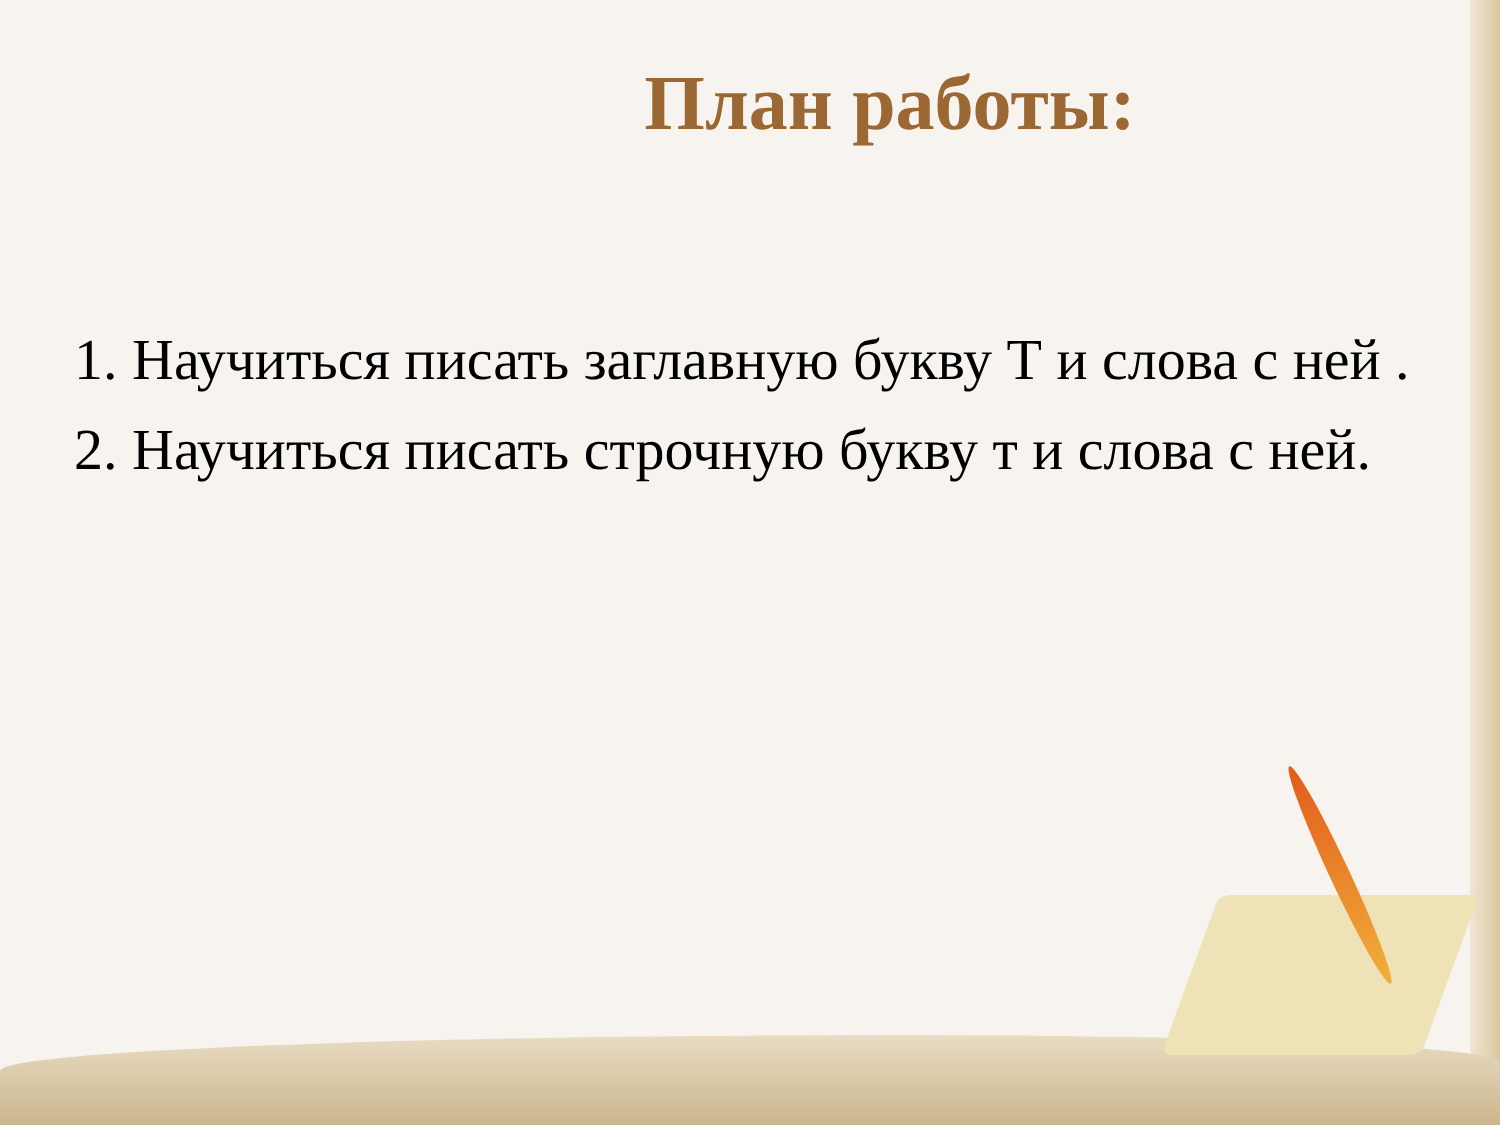План работы:
1. Научиться писать заглавную букву Т и слова с ней .
2. Научиться писать строчную букву т и слова с ней.